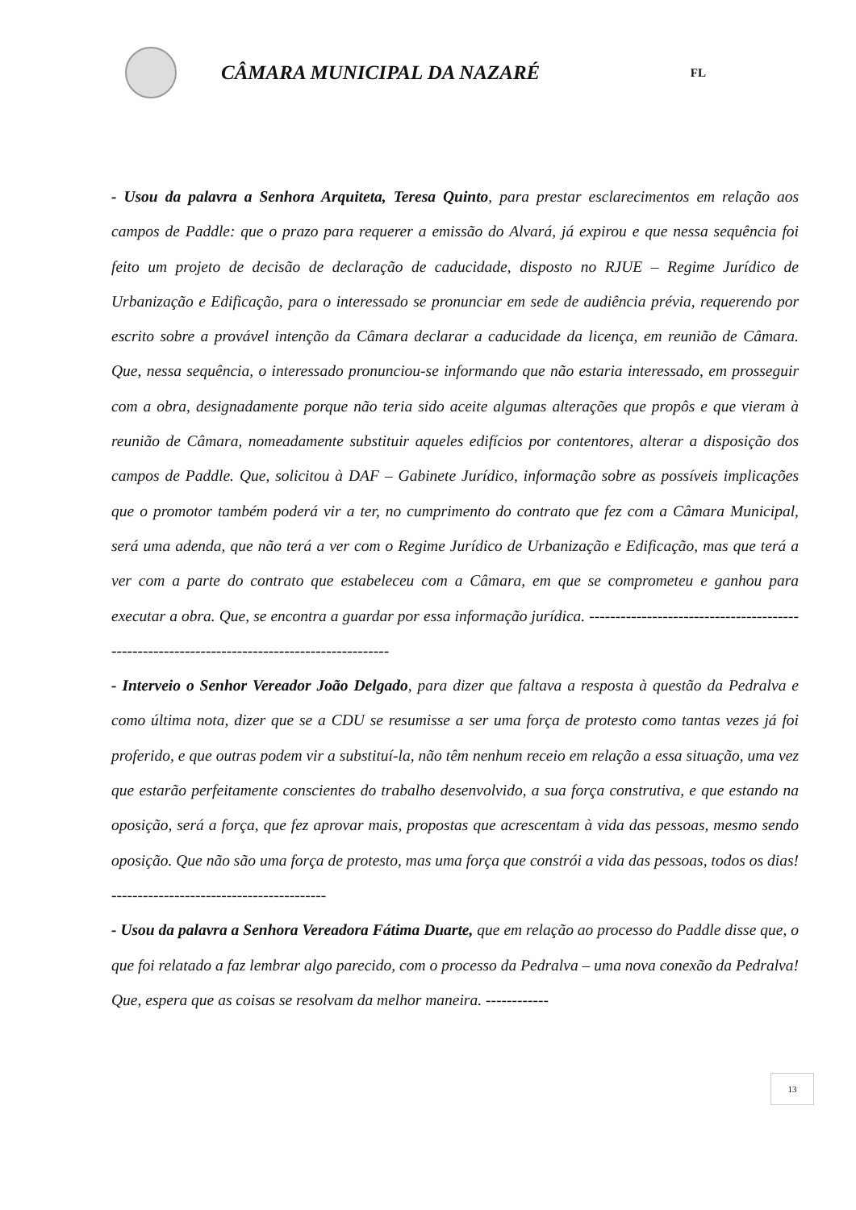CÂMARA MUNICIPAL DA NAZARÉ
FL
- Usou da palavra a Senhora Arquiteta, Teresa Quinto, para prestar esclarecimentos em relação aos campos de Paddle: que o prazo para requerer a emissão do Alvará, já expirou e que nessa sequência foi feito um projeto de decisão de declaração de caducidade, disposto no RJUE – Regime Jurídico de Urbanização e Edificação, para o interessado se pronunciar em sede de audiência prévia, requerendo por escrito sobre a provável intenção da Câmara declarar a caducidade da licença, em reunião de Câmara. Que, nessa sequência, o interessado pronunciou-se informando que não estaria interessado, em prosseguir com a obra, designadamente porque não teria sido aceite algumas alterações que propôs e que vieram à reunião de Câmara, nomeadamente substituir aqueles edifícios por contentores, alterar a disposição dos campos de Paddle. Que, solicitou à DAF – Gabinete Jurídico, informação sobre as possíveis implicações que o promotor também poderá vir a ter, no cumprimento do contrato que fez com a Câmara Municipal, será uma adenda, que não terá a ver com o Regime Jurídico de Urbanização e Edificação, mas que terá a ver com a parte do contrato que estabeleceu com a Câmara, em que se comprometeu e ganhou para executar a obra. Que, se encontra a guardar por essa informação jurídica. ---------------------------------------------------------------------------------------------
- Interveio o Senhor Vereador João Delgado, para dizer que faltava a resposta à questão da Pedralva e como última nota, dizer que se a CDU se resumisse a ser uma força de protesto como tantas vezes já foi proferido, e que outras podem vir a substituí-la, não têm nenhum receio em relação a essa situação, uma vez que estarão perfeitamente conscientes do trabalho desenvolvido, a sua força construtiva, e que estando na oposição, será a força, que fez aprovar mais, propostas que acrescentam à vida das pessoas, mesmo sendo oposição. Que não são uma força de protesto, mas uma força que constrói a vida das pessoas, todos os dias! -----------------------------------------
- Usou da palavra a Senhora Vereadora Fátima Duarte, que em relação ao processo do Paddle disse que, o que foi relatado a faz lembrar algo parecido, com o processo da Pedralva – uma nova conexão da Pedralva! Que, espera que as coisas se resolvam da melhor maneira. ------------
13